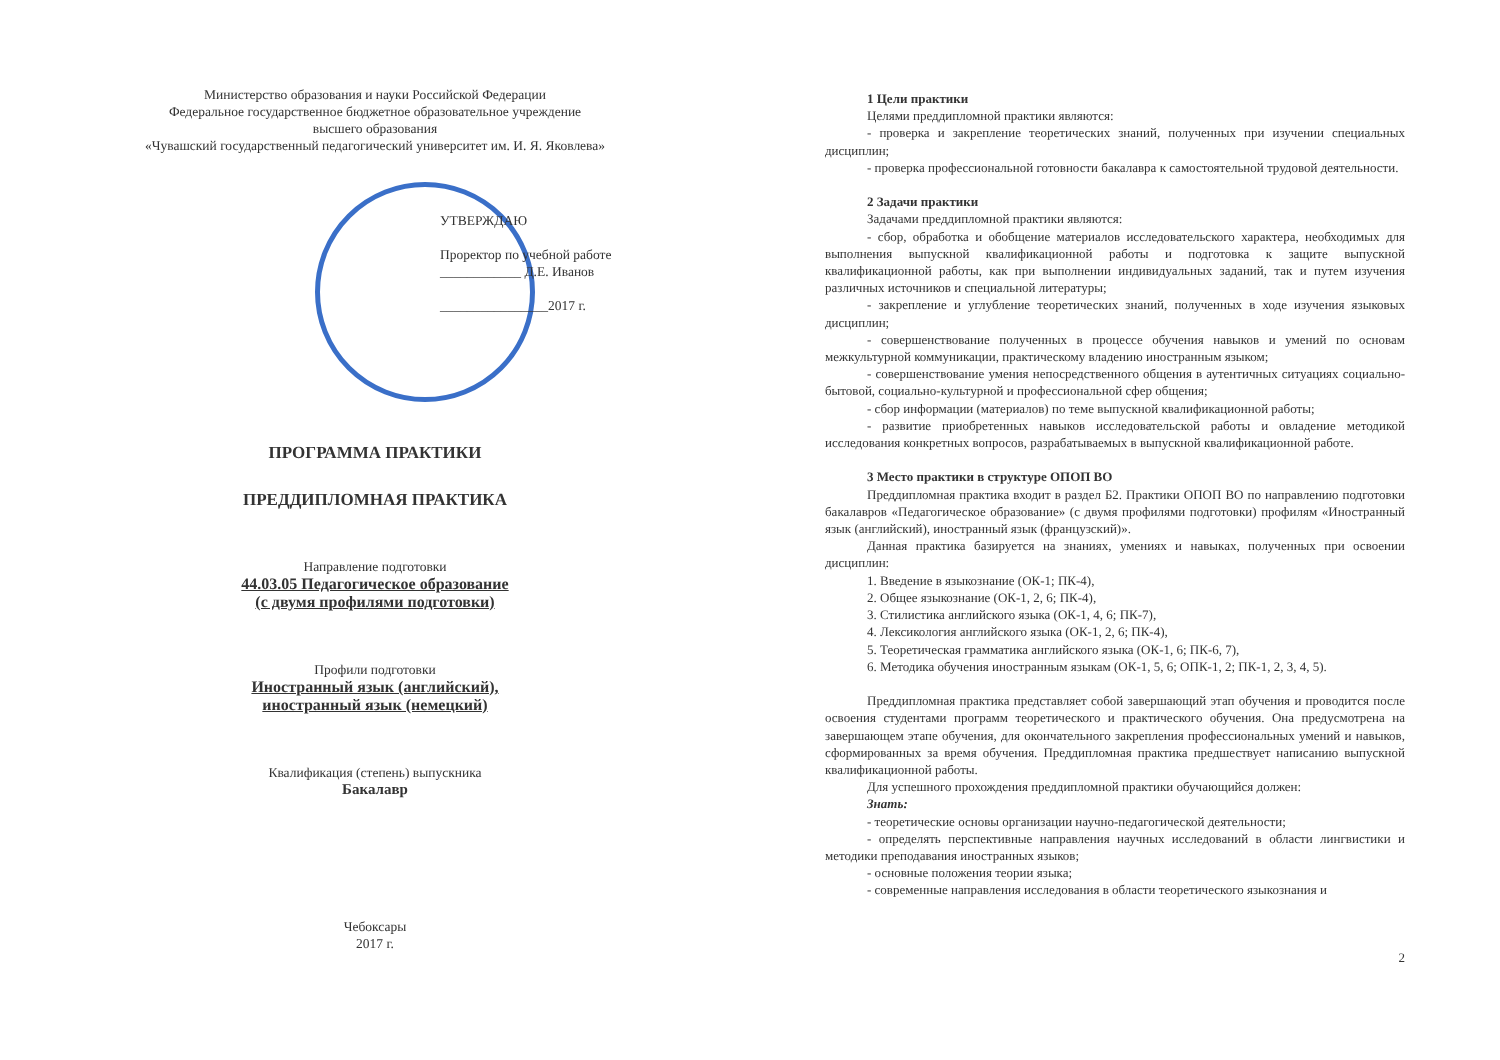Министерство образования и науки Российской Федерации
Федеральное государственное бюджетное образовательное учреждение
высшего образования
«Чувашский государственный педагогический университет им. И. Я. Яковлева»
УТВЕРЖДАЮ
Проректор по учебной работе
____________ Д.Е. Иванов
________________2017 г.
ПРОГРАММА ПРАКТИКИ
ПРЕДДИПЛОМНАЯ ПРАКТИКА
Направление подготовки
44.03.05 Педагогическое образование
(с двумя профилями подготовки)
Профили подготовки
Иностранный язык (английский),
иностранный язык (немецкий)
Квалификация (степень) выпускника
Бакалавр
Чебоксары
2017 г.
1 Цели практики
Целями преддипломной практики являются:
- проверка и закрепление теоретических знаний, полученных при изучении специальных дисциплин;
- проверка профессиональной готовности бакалавра к самостоятельной трудовой деятельности.
2 Задачи практики
Задачами преддипломной практики являются:
- сбор, обработка и обобщение материалов исследовательского характера, необходимых для выполнения выпускной квалификационной работы и подготовка к защите выпускной квалификационной работы, как при выполнении индивидуальных заданий, так и путем изучения различных источников и специальной литературы;
- закрепление и углубление теоретических знаний, полученных в ходе изучения языковых дисциплин;
- совершенствование полученных в процессе обучения навыков и умений по основам межкультурной коммуникации, практическому владению иностранным языком;
- совершенствование умения непосредственного общения в аутентичных ситуациях социально-бытовой, социально-культурной и профессиональной сфер общения;
- сбор информации (материалов) по теме выпускной квалификационной работы;
- развитие приобретенных навыков исследовательской работы и овладение методикой исследования конкретных вопросов, разрабатываемых в выпускной квалификационной работе.
3 Место практики в структуре ОПОП ВО
Преддипломная практика входит в раздел Б2. Практики ОПОП ВО по направлению подготовки бакалавров «Педагогическое образование» (с двумя профилями подготовки) профилям «Иностранный язык (английский), иностранный язык (французский)».
Данная практика базируется на знаниях, умениях и навыках, полученных при освоении дисциплин:
1. Введение в языкознание (ОК-1; ПК-4),
2. Общее языкознание (ОК-1, 2, 6; ПК-4),
3. Стилистика английского языка (ОК-1, 4, 6; ПК-7),
4. Лексикология английского языка (ОК-1, 2, 6; ПК-4),
5. Теоретическая грамматика английского языка (ОК-1, 6; ПК-6, 7),
6. Методика обучения иностранным языкам (ОК-1, 5, 6; ОПК-1, 2; ПК-1, 2, 3, 4, 5).
Преддипломная практика представляет собой завершающий этап обучения и проводится после освоения студентами программ теоретического и практического обучения. Она предусмотрена на завершающем этапе обучения, для окончательного закрепления профессиональных умений и навыков, сформированных за время обучения. Преддипломная практика предшествует написанию выпускной квалификационной работы.
Для успешного прохождения преддипломной практики обучающийся должен:
Знать:
- теоретические основы организации научно-педагогической деятельности;
- определять перспективные направления научных исследований в области лингвистики и методики преподавания иностранных языков;
- основные положения теории языка;
- современные направления исследования в области теоретического языкознания и
2